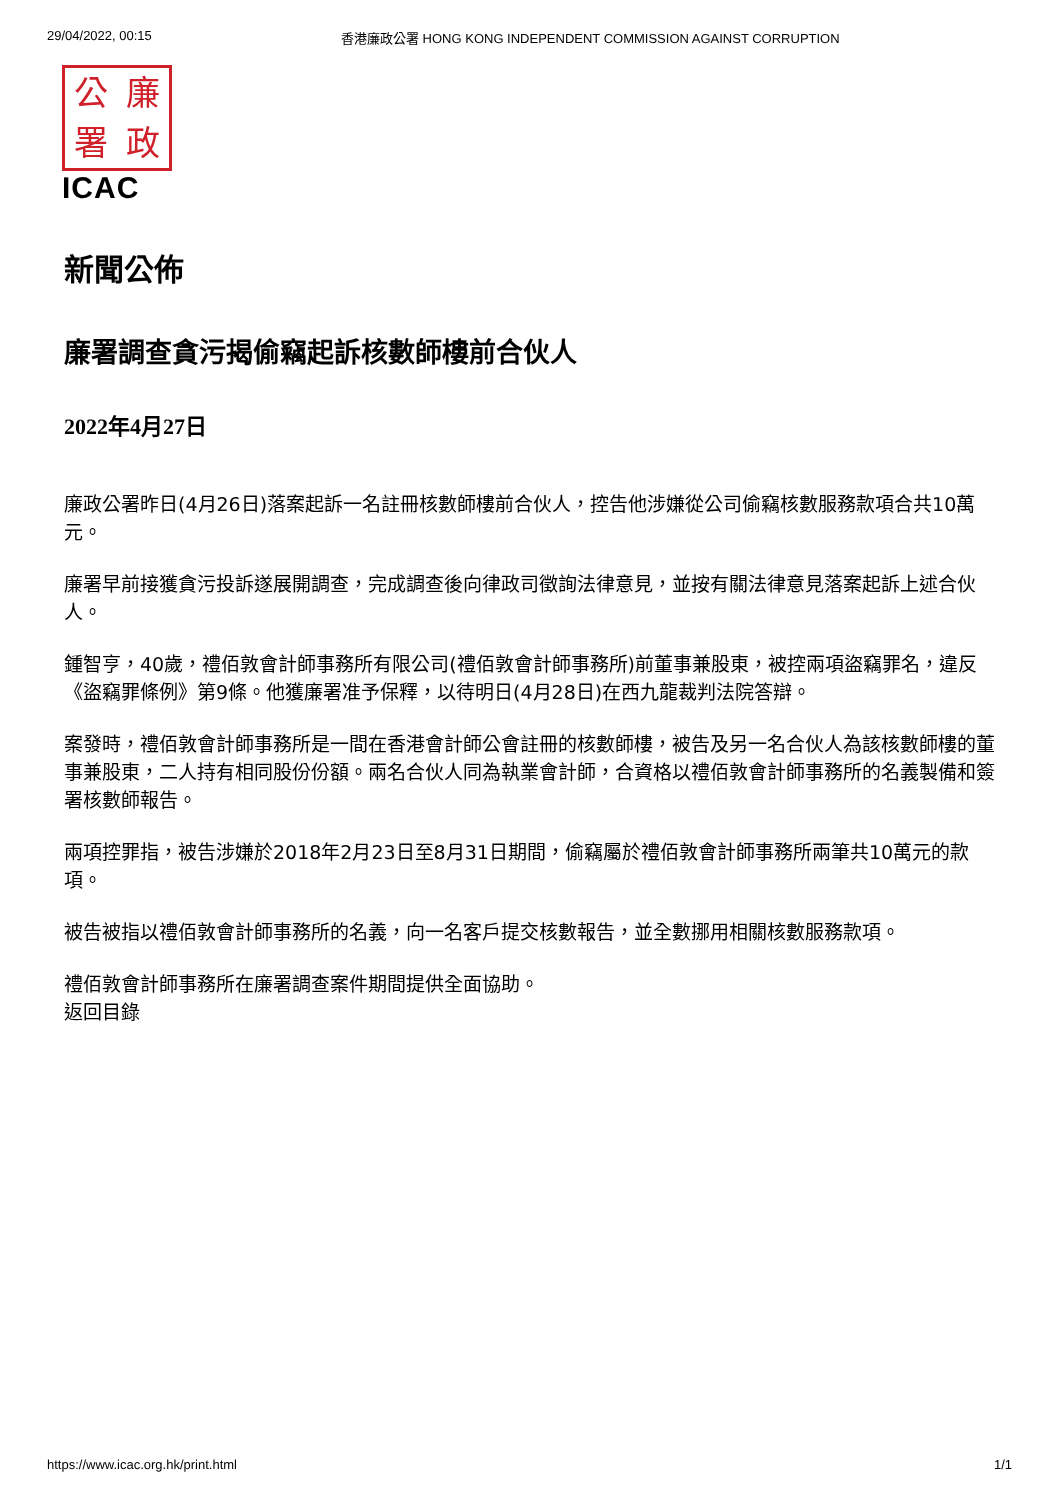29/04/2022, 00:15 香港廉政公署 HONG KONG INDEPENDENT COMMISSION AGAINST CORRUPTION
公廉署政
ICAC
新聞公佈
廉署調查貪污揭偷竊起訴核數師樓前合伙人
2022年4月27日
廉政公署昨日(4月26日)落案起訴一名註冊核數師樓前合伙人，控告他涉嫌從公司偷竊核數服務款項合共10萬元。
廉署早前接獲貪污投訴遂展開調查，完成調查後向律政司徵詢法律意見，並按有關法律意見落案起訴上述合伙人。
鍾智亨，40歲，禮佰敦會計師事務所有限公司(禮佰敦會計師事務所)前董事兼股東，被控兩項盜竊罪名，違反《盜竊罪條例》第9條。他獲廉署准予保釋，以待明日(4月28日)在西九龍裁判法院答辯。
案發時，禮佰敦會計師事務所是一間在香港會計師公會註冊的核數師樓，被告及另一名合伙人為該核數師樓的董事兼股東，二人持有相同股份份額。兩名合伙人同為執業會計師，合資格以禮佰敦會計師事務所的名義製備和簽署核數師報告。
兩項控罪指，被告涉嫌於2018年2月23日至8月31日期間，偷竊屬於禮佰敦會計師事務所兩筆共10萬元的款項。
被告被指以禮佰敦會計師事務所的名義，向一名客戶提交核數報告，並全數挪用相關核數服務款項。
禮佰敦會計師事務所在廉署調查案件期間提供全面協助。
返回目錄
https://www.icac.org.hk/print.html 1/1